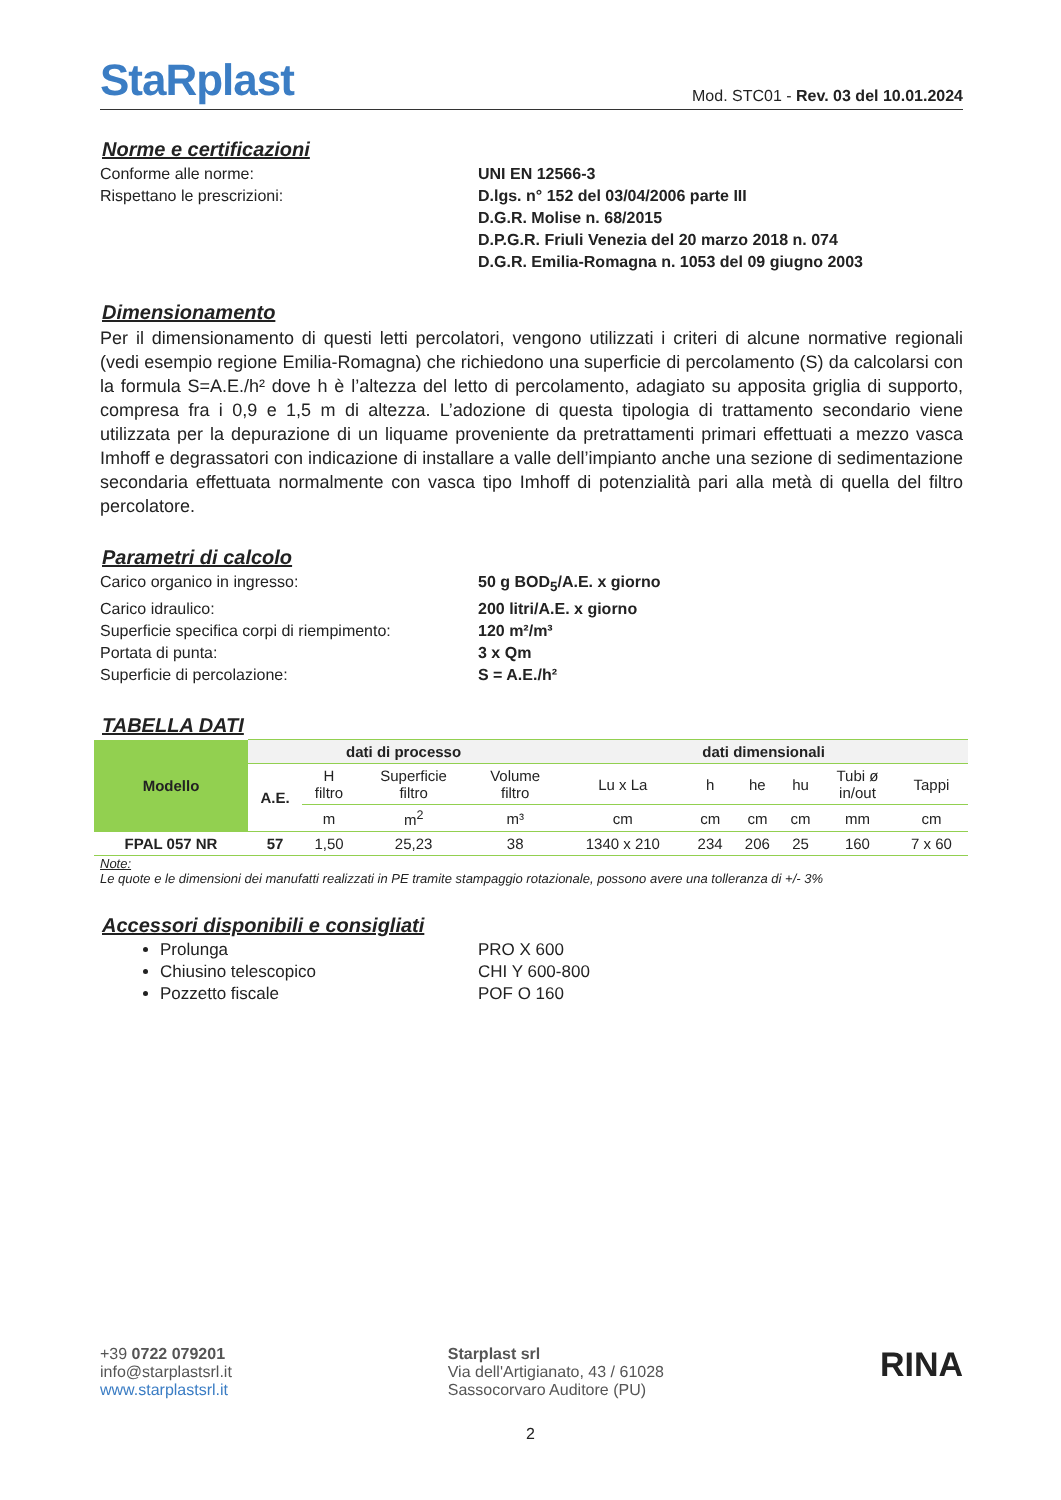StaRplast
Mod. STC01 - Rev. 03 del 10.01.2024
Norme e certificazioni
Conforme alle norme: UNI EN 12566-3 Rispettano le prescrizioni: D.lgs. n° 152 del 03/04/2006 parte III D.G.R. Molise n. 68/2015 D.P.G.R. Friuli Venezia del 20 marzo 2018 n. 074 D.G.R. Emilia-Romagna n. 1053 del 09 giugno 2003
Dimensionamento
Per il dimensionamento di questi letti percolatori, vengono utilizzati i criteri di alcune normative regionali (vedi esempio regione Emilia-Romagna) che richiedono una superficie di percolamento (S) da calcolarsi con la formula S=A.E./h² dove h è l’altezza del letto di percolamento, adagiato su apposita griglia di supporto, compresa fra i 0,9 e 1,5 m di altezza. L’adozione di questa tipologia di trattamento secondario viene utilizzata per la depurazione di un liquame proveniente da pretrattamenti primari effettuati a mezzo vasca Imhoff e degrassatori con indicazione di installare a valle dell’impianto anche una sezione di sedimentazione secondaria effettuata normalmente con vasca tipo Imhoff di potenzialità pari alla metà di quella del filtro percolatore.
Parametri di calcolo
Carico organico in ingresso: 50 g BOD<sub>5</sub>/A.E. x giorno Carico idraulico: 200 litri/A.E. x giorno Superficie specifica corpi di riempimento: 120 m²/m³ Portata di punta: 3 x Qm Superficie di percolazione: S = A.E./h²
TABELLA DATI
| Modello | dati di processo | | | | dati dimensionali | | | | | |
| --- | --- | --- | --- | --- | --- | --- | --- | --- | --- | --- |
| | A.E. | H filtro | Superficie filtro | Volume filtro | Lu x La | h | he | hu | Tubi ø in/out | Tappi |
| | | m | m<sup>2</sup> | m³ | cm | cm | cm | cm | mm | cm |
| FPAL 057 NR | 57 | 1,50 | 25,23 | 38 | 1340 x 210 | 234 | 206 | 25 | 160 | 7 x 60 |
Note:
Le quote e le dimensioni dei manufatti realizzati in PE tramite stampaggio rotazionale, possono avere una tolleranza di +/- 3%
Accessori disponibili e consigliati
Prolunga
Chiusino telescopico
Pozzetto fiscale
PRO X 600
CHI Y 600-800
POF O 160
+39 0722 079201
info@starplastsrl.it
www.starplastsrl.it
Starplast srl
Via dell'Artigianato, 43 / 61028
Sassocorvaro Auditore (PU)
RINA
2